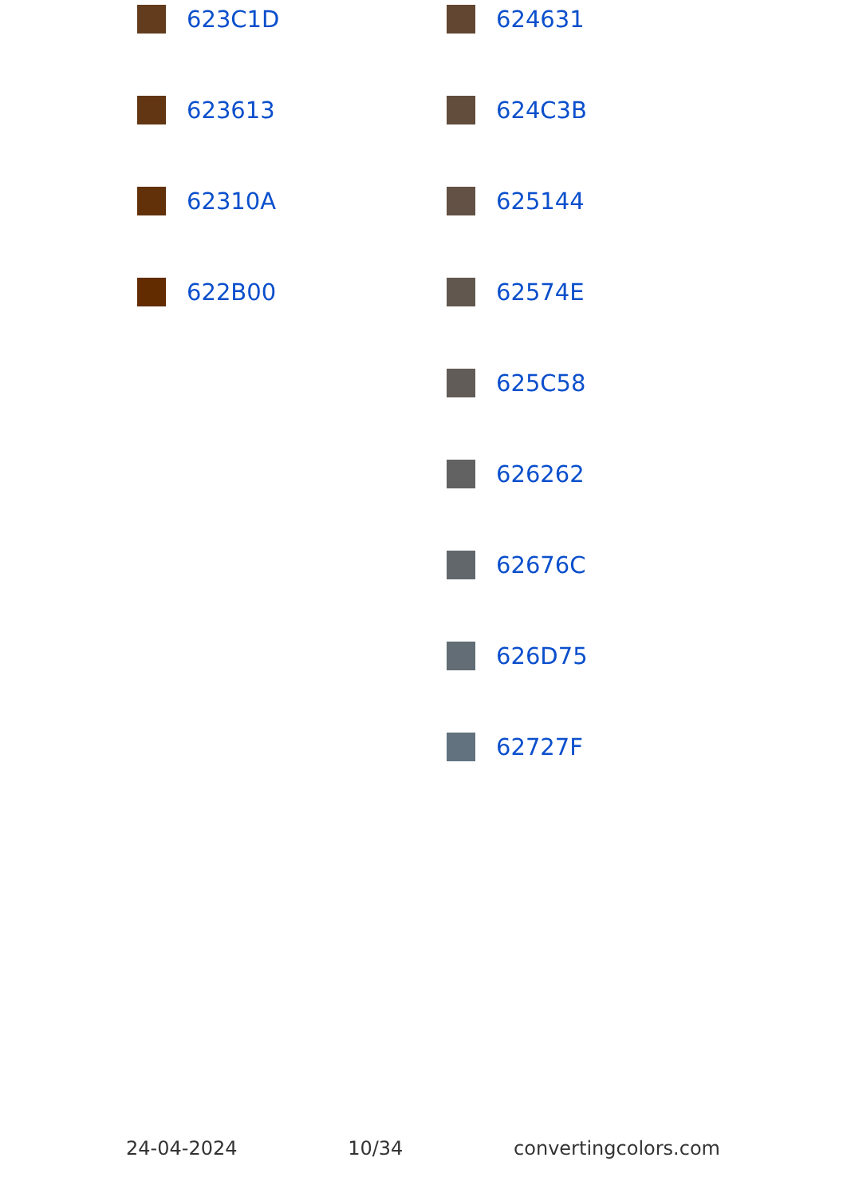623C1D
623613
62310A
622B00
624631
624C3B
625144
62574E
625C58
626262
62676C
626D75
62727F
24-04-2024 10/34 convertingcolors.com